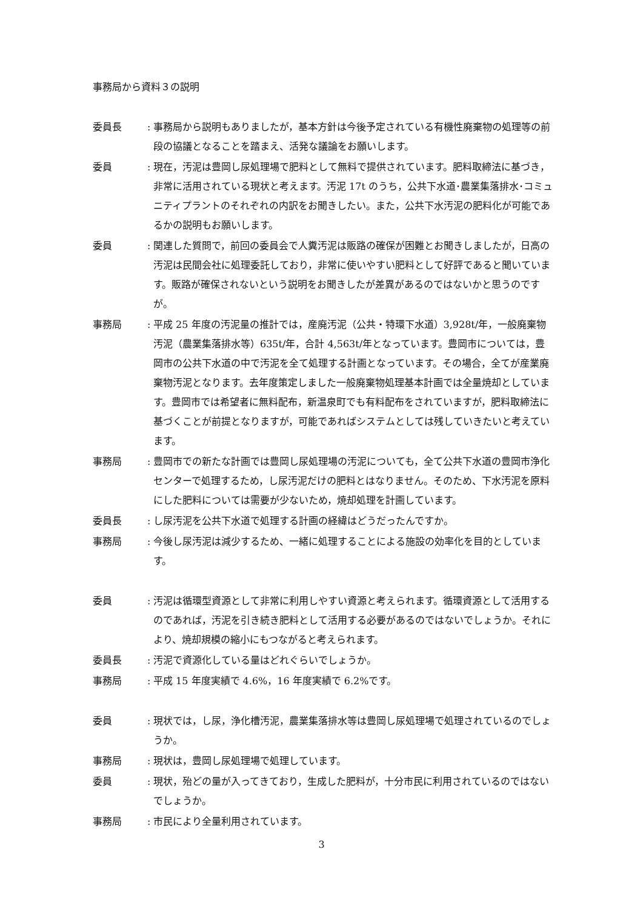事務局から資料３の説明
委員長 : 事務局から説明もありましたが，基本方針は今後予定されている有機性廃棄物の処理等の前段の協議となることを踏まえ、活発な議論をお願いします。
委員 : 現在，汚泥は豊岡し尿処理場で肥料として無料で提供されています。肥料取締法に基づき，非常に活用されている現状と考えます。汚泥 17t のうち，公共下水道･農業集落排水･コミュニティプラントのそれぞれの内訳をお聞きしたい。また，公共下水汚泥の肥料化が可能であるかの説明もお願いします。
委員 : 関連した質問で，前回の委員会で人糞汚泥は販路の確保が困難とお聞きしましたが，日高の汚泥は民間会社に処理委託しており，非常に使いやすい肥料として好評であると聞いています。販路が確保されないという説明をお聞きしたが差異があるのではないかと思うのですが。
事務局 : 平成 25 年度の汚泥量の推計では，産廃汚泥（公共・特環下水道）3,928t/年，一般廃棄物汚泥（農業集落排水等）635t/年，合計 4,563t/年となっています。豊岡市については，豊岡市の公共下水道の中で汚泥を全て処理する計画となっています。その場合，全てが産業廃棄物汚泥となります。去年度策定しました一般廃棄物処理基本計画では全量焼却としています。豊岡市では希望者に無料配布，新温泉町でも有料配布をされていますが，肥料取締法に基づくことが前提となりますが，可能であればシステムとしては残していきたいと考えています。
事務局 : 豊岡市での新たな計画では豊岡し尿処理場の汚泥についても，全て公共下水道の豊岡市浄化センターで処理するため，し尿汚泥だけの肥料とはなりません。そのため、下水汚泥を原料にした肥料については需要が少ないため，焼却処理を計画しています。
委員長 : し尿汚泥を公共下水道で処理する計画の経緯はどうだったんですか。
事務局 : 今後し尿汚泥は減少するため、一緒に処理することによる施設の効率化を目的としています。
委員 : 汚泥は循環型資源として非常に利用しやすい資源と考えられます。循環資源として活用するのであれば，汚泥を引き続き肥料として活用する必要があるのではないでしょうか。それにより、焼却規模の縮小にもつながると考えられます。
委員長 : 汚泥で資源化している量はどれぐらいでしょうか。
事務局 : 平成 15 年度実績で 4.6%，16 年度実績で 6.2%です。
委員 : 現状では，し尿，浄化槽汚泥，農業集落排水等は豊岡し尿処理場で処理されているのでしょうか。
事務局 : 現状は，豊岡し尿処理場で処理しています。
委員 : 現状，殆どの量が入ってきており，生成した肥料が，十分市民に利用されているのではないでしょうか。
事務局 : 市民により全量利用されています。
3